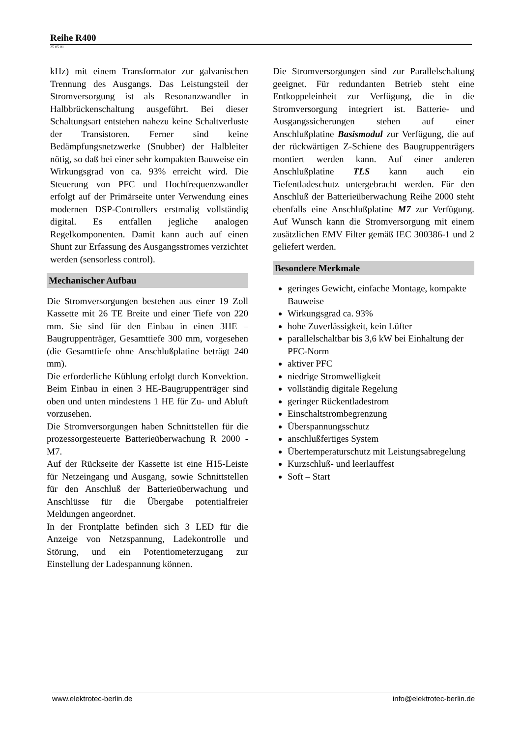Reihe R400
25.05.01
kHz) mit einem Transformator zur galvanischen Trennung des Ausgangs. Das Leistungsteil der Stromversorgung ist als Resonanzwandler in Halbbrückenschaltung ausgeführt. Bei dieser Schaltungsart entstehen nahezu keine Schaltverluste der Transistoren. Ferner sind keine Bedämpfungsnetzwerke (Snubber) der Halbleiter nötig, so daß bei einer sehr kompakten Bauweise ein Wirkungsgrad von ca. 93% erreicht wird. Die Steuerung von PFC und Hochfrequenzwandler erfolgt auf der Primärseite unter Verwendung eines modernen DSP-Controllers erstmalig vollständig digital. Es entfallen jegliche analogen Regelkomponenten. Damit kann auch auf einen Shunt zur Erfassung des Ausgangsstromes verzichtet werden (sensorless control).
Mechanischer Aufbau
Die Stromversorgungen bestehen aus einer 19 Zoll Kassette mit 26 TE Breite und einer Tiefe von 220 mm. Sie sind für den Einbau in einen 3HE – Baugruppenträger, Gesamttiefe 300 mm, vorgesehen (die Gesamttiefe ohne Anschlußplatine beträgt 240 mm).
Die erforderliche Kühlung erfolgt durch Konvektion. Beim Einbau in einen 3 HE-Baugruppenträger sind oben und unten mindestens 1 HE für Zu- und Abluft vorzusehen.
Die Stromversorgungen haben Schnittstellen für die prozessorgesteuerte Batterieüberwachung R 2000 - M7.
Auf der Rückseite der Kassette ist eine H15-Leiste für Netzeingang und Ausgang, sowie Schnittstellen für den Anschluß der Batterieüberwachung und Anschlüsse für die Übergabe potentialfreier Meldungen angeordnet.
In der Frontplatte befinden sich 3 LED für die Anzeige von Netzspannung, Ladekontrolle und Störung, und ein Potentiometerzugang zur Einstellung der Ladespannung können.
Die Stromversorgungen sind zur Parallelschaltung geeignet. Für redundanten Betrieb steht eine Entkoppeleinheit zur Verfügung, die in die Stromversorgung integriert ist. Batterie- und Ausgangssicherungen stehen auf einer Anschlußplatine Basismodul zur Verfügung, die auf der rückwärtigen Z-Schiene des Baugruppenträgers montiert werden kann. Auf einer anderen Anschlußplatine TLS kann auch ein Tiefentladeschutz untergebracht werden. Für den Anschluß der Batterieüberwachung Reihe 2000 steht ebenfalls eine Anschlußplatine M7 zur Verfügung. Auf Wunsch kann die Stromversorgung mit einem zusätzlichen EMV Filter gemäß IEC 300386-1 und 2 geliefert werden.
Besondere Merkmale
geringes Gewicht, einfache Montage, kompakte Bauweise
Wirkungsgrad ca. 93%
hohe Zuverlässigkeit, kein Lüfter
parallelschaltbar bis 3,6 kW bei Einhaltung der PFC-Norm
aktiver PFC
niedrige Stromwelligkeit
vollständig digitale Regelung
geringer Rückentladestrom
Einschaltstrombegrenzung
Überspannungsschutz
anschlußfertiges System
Übertemperaturschutz mit Leistungsabregelung
Kurzschluß- und leerlauffest
Soft – Start
www.elektrotec-berlin.de info@elektrotec-berlin.de